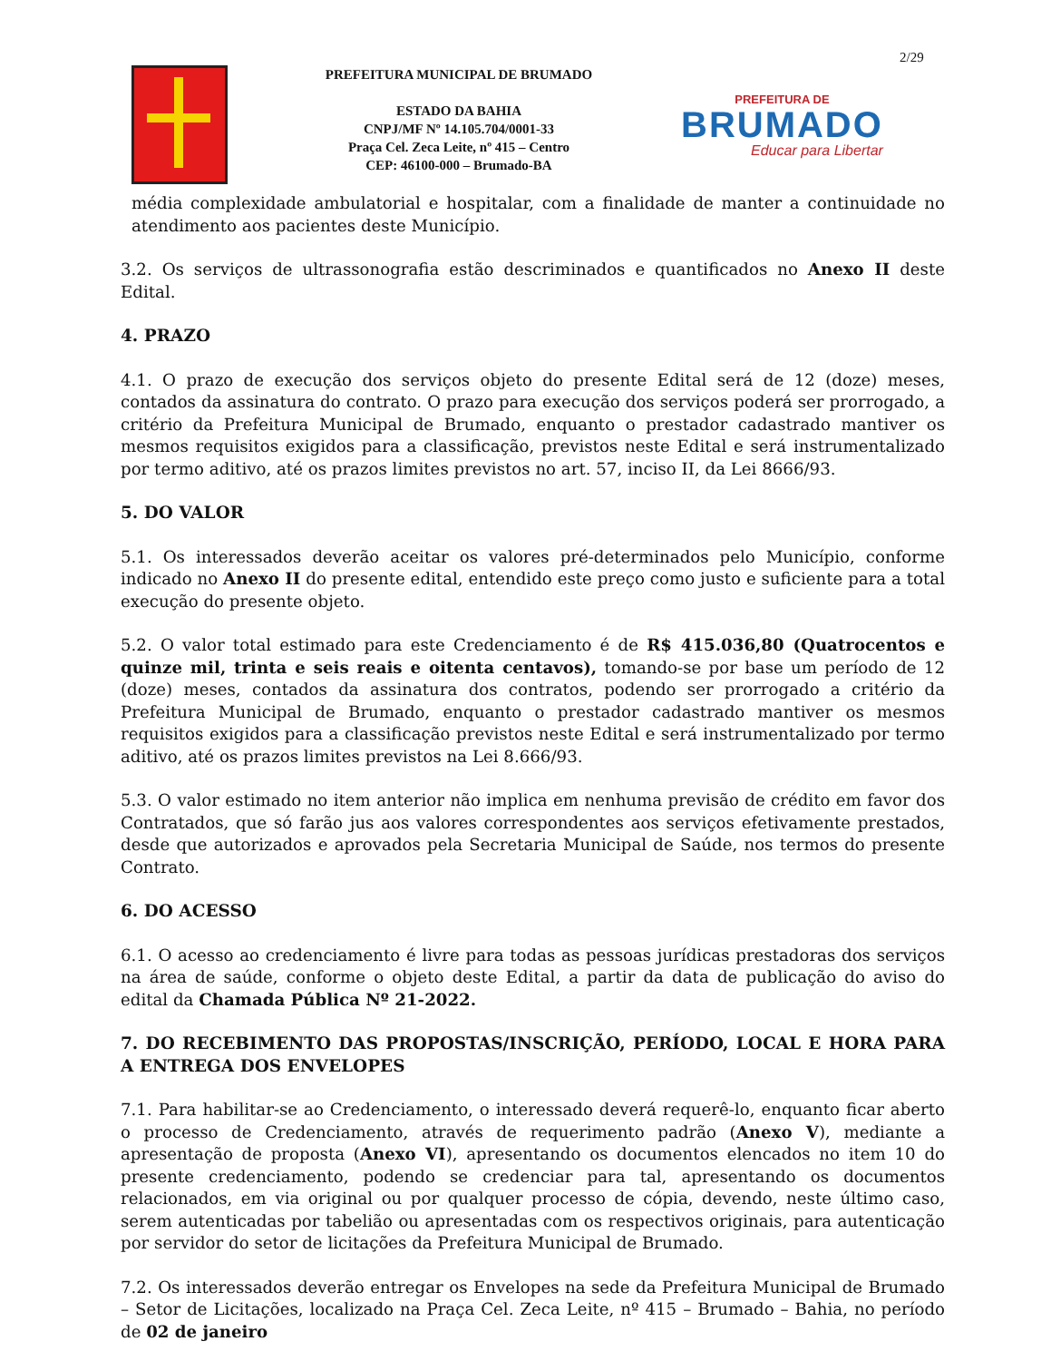2/29
PREFEITURA MUNICIPAL DE BRUMADO
ESTADO DA BAHIA
CNPJ/MF Nº 14.105.704/0001-33
Praça Cel. Zeca Leite, nº 415 – Centro
CEP: 46100-000 – Brumado-BA
PREFEITURA DE
BRUMADO
Educar para Libertar
média complexidade ambulatorial e hospitalar, com a finalidade de manter a continuidade no atendimento aos pacientes deste Município.
3.2. Os serviços de ultrassonografia estão descriminados e quantificados no Anexo II deste Edital.
4. PRAZO
4.1. O prazo de execução dos serviços objeto do presente Edital será de 12 (doze) meses, contados da assinatura do contrato. O prazo para execução dos serviços poderá ser prorrogado, a critério da Prefeitura Municipal de Brumado, enquanto o prestador cadastrado mantiver os mesmos requisitos exigidos para a classificação, previstos neste Edital e será instrumentalizado por termo aditivo, até os prazos limites previstos no art. 57, inciso II, da Lei 8666/93.
5. DO VALOR
5.1. Os interessados deverão aceitar os valores pré-determinados pelo Município, conforme indicado no Anexo II do presente edital, entendido este preço como justo e suficiente para a total execução do presente objeto.
5.2. O valor total estimado para este Credenciamento é de R$ 415.036,80 (Quatrocentos e quinze mil, trinta e seis reais e oitenta centavos), tomando-se por base um período de 12 (doze) meses, contados da assinatura dos contratos, podendo ser prorrogado a critério da Prefeitura Municipal de Brumado, enquanto o prestador cadastrado mantiver os mesmos requisitos exigidos para a classificação previstos neste Edital e será instrumentalizado por termo aditivo, até os prazos limites previstos na Lei 8.666/93.
5.3. O valor estimado no item anterior não implica em nenhuma previsão de crédito em favor dos Contratados, que só farão jus aos valores correspondentes aos serviços efetivamente prestados, desde que autorizados e aprovados pela Secretaria Municipal de Saúde, nos termos do presente Contrato.
6. DO ACESSO
6.1. O acesso ao credenciamento é livre para todas as pessoas jurídicas prestadoras dos serviços na área de saúde, conforme o objeto deste Edital, a partir da data de publicação do aviso do edital da Chamada Pública Nº 21-2022.
7. DO RECEBIMENTO DAS PROPOSTAS/INSCRIÇÃO, PERÍODO, LOCAL E HORA PARA A ENTREGA DOS ENVELOPES
7.1. Para habilitar-se ao Credenciamento, o interessado deverá requerê-lo, enquanto ficar aberto o processo de Credenciamento, através de requerimento padrão (Anexo V), mediante a apresentação de proposta (Anexo VI), apresentando os documentos elencados no item 10 do presente credenciamento, podendo se credenciar para tal, apresentando os documentos relacionados, em via original ou por qualquer processo de cópia, devendo, neste último caso, serem autenticadas por tabelião ou apresentadas com os respectivos originais, para autenticação por servidor do setor de licitações da Prefeitura Municipal de Brumado.
7.2. Os interessados deverão entregar os Envelopes na sede da Prefeitura Municipal de Brumado – Setor de Licitações, localizado na Praça Cel. Zeca Leite, nº 415 – Brumado – Bahia, no período de 02 de janeiro